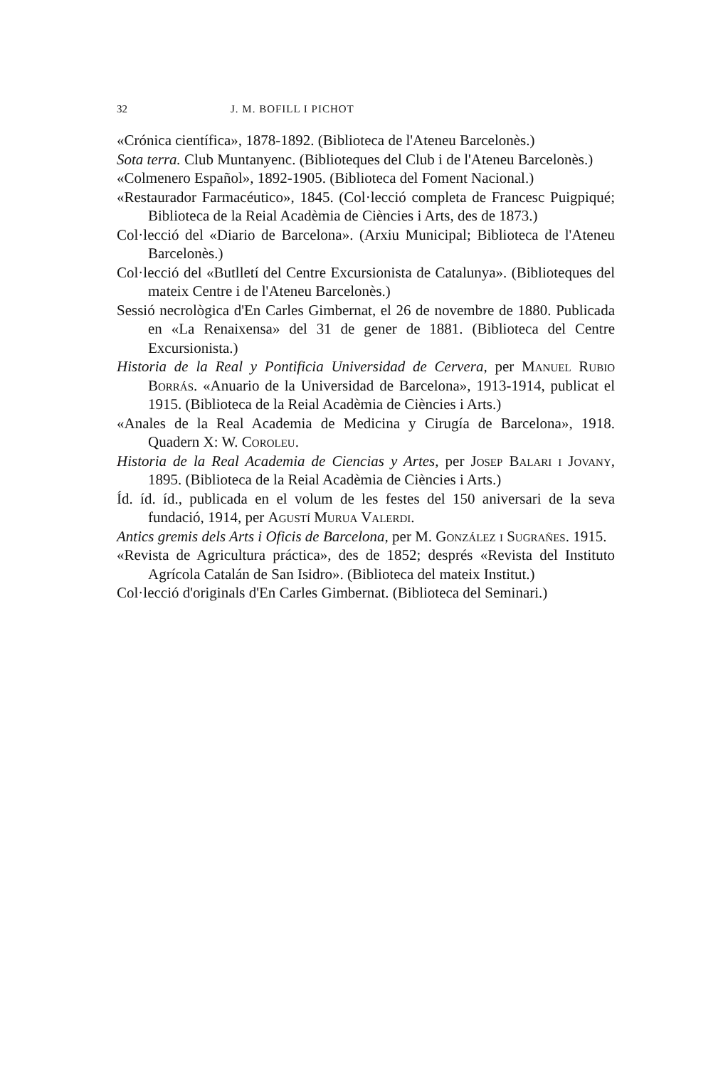32 J. M. BOFILL I PICHOT
«Crónica científica», 1878-1892. (Biblioteca de l'Ateneu Barcelonès.)
Sota terra. Club Muntanyenc. (Biblioteques del Club i de l'Ateneu Barcelonès.)
«Colmenero Español», 1892-1905. (Biblioteca del Foment Nacional.)
«Restaurador Farmacéutico», 1845. (Col·lecció completa de Francesc Puigpiqué; Biblioteca de la Reial Acadèmia de Ciències i Arts, des de 1873.)
Col·lecció del «Diario de Barcelona». (Arxiu Municipal; Biblioteca de l'Ateneu Barcelonès.)
Col·lecció del «Butlletí del Centre Excursionista de Catalunya». (Biblioteques del mateix Centre i de l'Ateneu Barcelonès.)
Sessió necrològica d'En Carles Gimbernat, el 26 de novembre de 1880. Publicada en «La Renaixensa» del 31 de gener de 1881. (Biblioteca del Centre Excursionista.)
Historia de la Real y Pontificia Universidad de Cervera, per Manuel Rubio Borrás. «Anuario de la Universidad de Barcelona», 1913-1914, publicat el 1915. (Biblioteca de la Reial Acadèmia de Ciències i Arts.)
«Anales de la Real Academia de Medicina y Cirugía de Barcelona», 1918. Quadern X: W. Coroleu.
Historia de la Real Academia de Ciencias y Artes, per Josep Balari i Jovany, 1895. (Biblioteca de la Reial Acadèmia de Ciències i Arts.)
Íd. íd. íd., publicada en el volum de les festes del 150 aniversari de la seva fundació, 1914, per Agustí Murua Valerdi.
Antics gremis dels Arts i Oficis de Barcelona, per M. González i Sugrañes. 1915.
«Revista de Agricultura práctica», des de 1852; després «Revista del Instituto Agrícola Catalán de San Isidro». (Biblioteca del mateix Institut.)
Col·lecció d'originals d'En Carles Gimbernat. (Biblioteca del Seminari.)